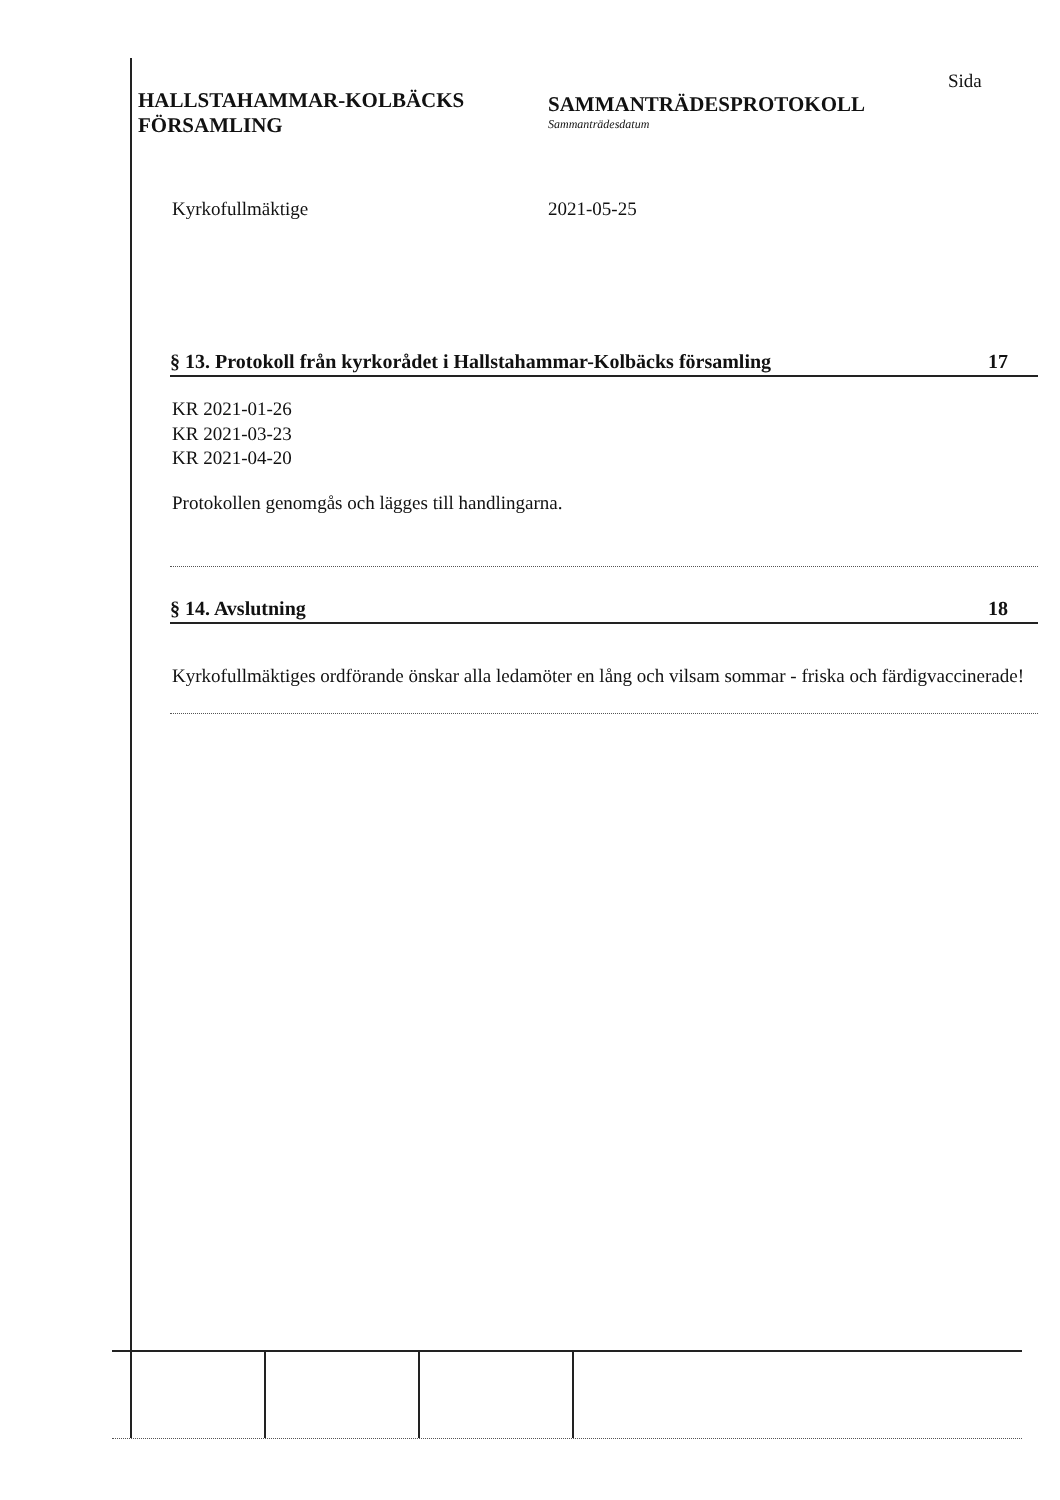HALLSTAHAMMAR-KOLBÄCKS
FÖRSAMLING
SAMMANTRÄDESPROTOKOLL
Sammanträdesdatum
Sida
Kyrkofullmäktige 2021-05-25
§ 13. Protokoll från kyrkorådet i Hallstahammar-Kolbäcks församling 17
KR 2021-01-26
KR 2021-03-23
KR 2021-04-20
Protokollen genomgås och lägges till handlingarna.
§ 14. Avslutning 18
Kyrkofullmäktiges ordförande önskar alla ledamöter en lång och vilsam sommar - friska och färdigvaccinerade!